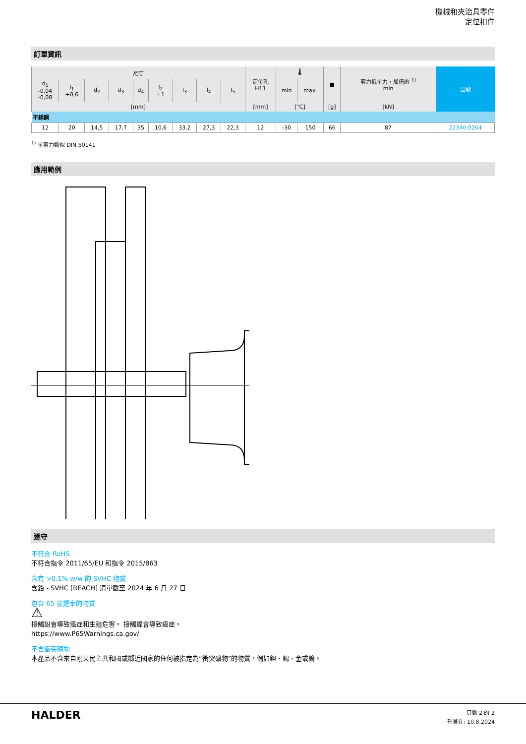機械和夾治具零件
定位扣件
訂單資訊
| 尺寸 | | | | | | | | | 定位孔 H11 | 🌡 | | ■ | 剪力抵抗力，加倍的 <sup>1)</sup> min | 品號 |
| --- | --- | --- | --- | --- | --- | --- | --- | --- | --- | --- | --- | --- | --- | --- |
| d<sub>1</sub> -0,04 -0,08 | l<sub>1</sub> +0,6 | d<sub>2</sub> | d<sub>3</sub> | d<sub>4</sub> | l<sub>2</sub> ±1 | l<sub>3</sub> | l<sub>4</sub> | l<sub>5</sub> | | min | max. | | | |
| [mm] | | | | | | | | | [mm] | [°C] | | [g] | [kN] | |
| 不銹鋼 | | | | | | | | | | | | | | |
| 12 | 20 | 14,5 | 17,7 | 35 | 10,6 | 33,2 | 27,3 | 22,3 | 12 | -30 | 150 | 66 | 87 | 22340.0264 |
<sup>1)</sup> 抗剪力類似 DIN 50141
應用範例
遵守
不符合 RoHS
不符合指令 2011/65/EU 和指令 2015/863
含有 >0.1% w/w 的 SVHC 物質
含鉛 - SVHC [REACH] 清單截至 2024 年 6 月 27 日
包含 65 號提案的物質
⚠
接觸鉛會導致癌症和生殖危害。 接觸鎳會導致癌症。
https://www.P65Warnings.ca.gov/
不含衝突礦物
本產品不含來自剛果民主共和國或鄰近國家的任何被指定為“衝突礦物”的物質，例如鉭、錫、金或鎢。
HALDER
頁數 2 的 2
刊登在: 10.8.2024